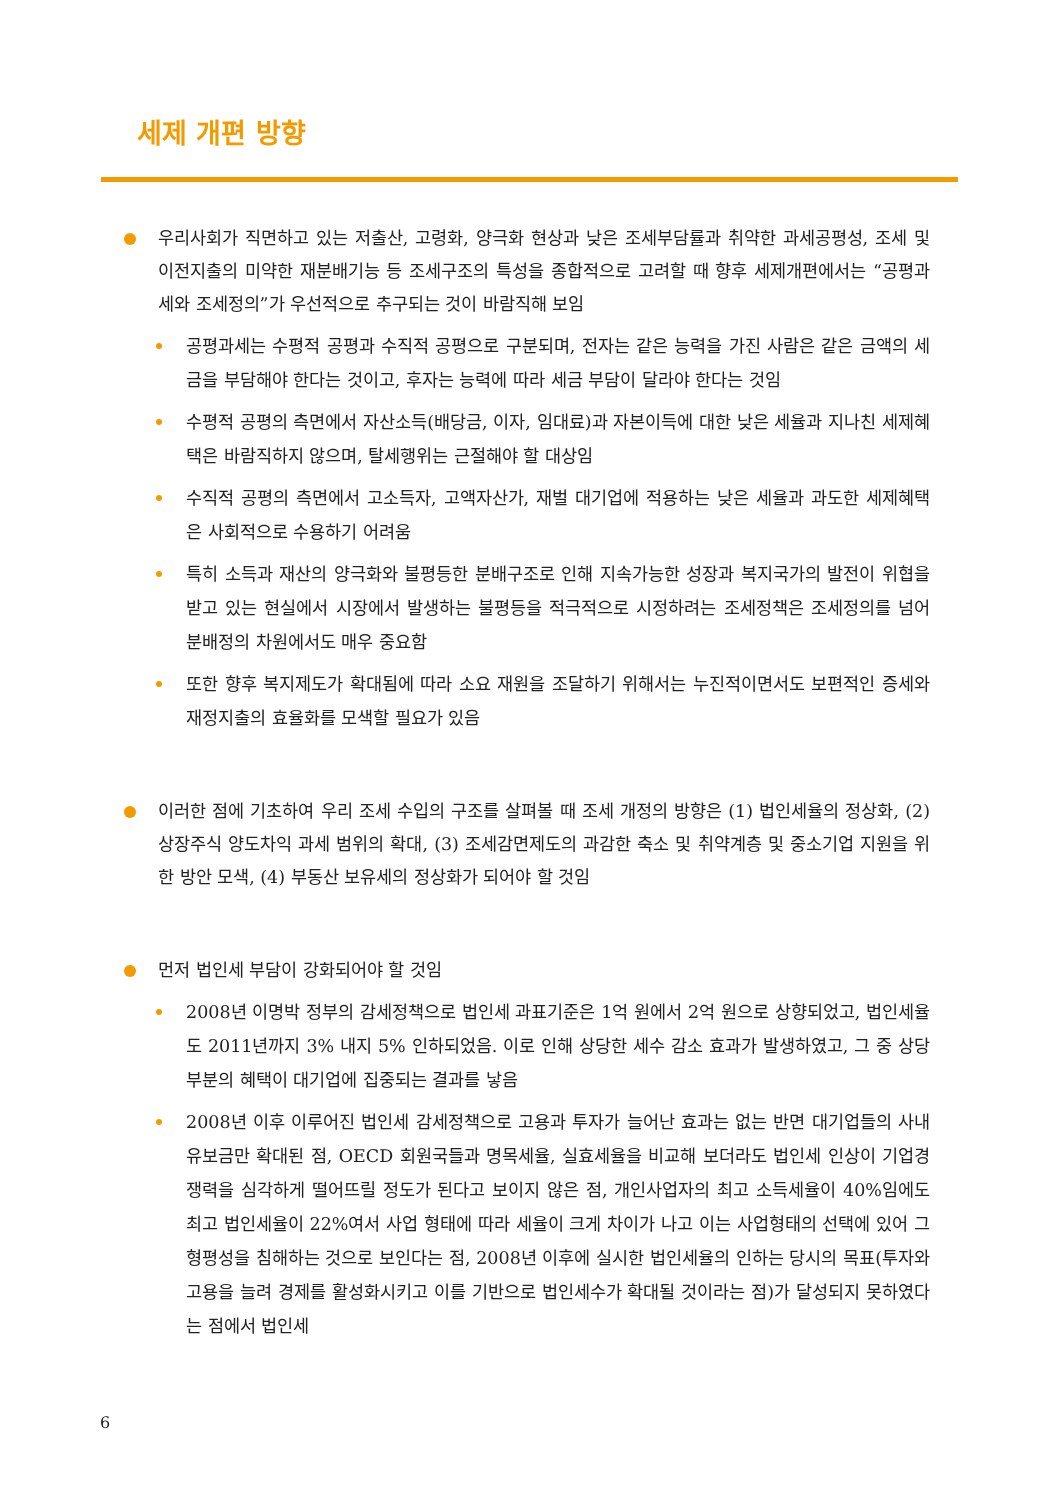세제 개편 방향
우리사회가 직면하고 있는 저출산, 고령화, 양극화 현상과 낮은 조세부담률과 취약한 과세공평성, 조세 및 이전지출의 미약한 재분배기능 등 조세구조의 특성을 종합적으로 고려할 때 향후 세제개편에서는 “공평과세와 조세정의”가 우선적으로 추구되는 것이 바람직해 보임
공평과세는 수평적 공평과 수직적 공평으로 구분되며, 전자는 같은 능력을 가진 사람은 같은 금액의 세금을 부담해야 한다는 것이고, 후자는 능력에 따라 세금 부담이 달라야 한다는 것임
수평적 공평의 측면에서 자산소득(배당금, 이자, 임대료)과 자본이득에 대한 낮은 세율과 지나친 세제혜택은 바람직하지 않으며, 탈세행위는 근절해야 할 대상임
수직적 공평의 측면에서 고소득자, 고액자산가, 재벌 대기업에 적용하는 낮은 세율과 과도한 세제혜택은 사회적으로 수용하기 어려움
특히 소득과 재산의 양극화와 불평등한 분배구조로 인해 지속가능한 성장과 복지국가의 발전이 위협을 받고 있는 현실에서 시장에서 발생하는 불평등을 적극적으로 시정하려는 조세정책은 조세정의를 넘어 분배정의 차원에서도 매우 중요함
또한 향후 복지제도가 확대됨에 따라 소요 재원을 조달하기 위해서는 누진적이면서도 보편적인 증세와 재정지출의 효율화를 모색할 필요가 있음
이러한 점에 기초하여 우리 조세 수입의 구조를 살펴볼 때 조세 개정의 방향은 (1) 법인세율의 정상화, (2) 상장주식 양도차익 과세 범위의 확대, (3) 조세감면제도의 과감한 축소 및 취약계층 및 중소기업 지원을 위한 방안 모색, (4) 부동산 보유세의 정상화가 되어야 할 것임
먼저 법인세 부담이 강화되어야 할 것임
2008년 이명박 정부의 감세정책으로 법인세 과표기준은 1억 원에서 2억 원으로 상향되었고, 법인세율도 2011년까지 3% 내지 5% 인하되었음. 이로 인해 상당한 세수 감소 효과가 발생하였고, 그 중 상당부분의 혜택이 대기업에 집중되는 결과를 낳음
2008년 이후 이루어진 법인세 감세정책으로 고용과 투자가 늘어난 효과는 없는 반면 대기업들의 사내유보금만 확대된 점, OECD 회원국들과 명목세율, 실효세율을 비교해 보더라도 법인세 인상이 기업경쟁력을 심각하게 떨어뜨릴 정도가 된다고 보이지 않은 점, 개인사업자의 최고 소득세율이 40%임에도 최고 법인세율이 22%여서 사업 형태에 따라 세율이 크게 차이가 나고 이는 사업형태의 선택에 있어 그 형평성을 침해하는 것으로 보인다는 점, 2008년 이후에 실시한 법인세율의 인하는 당시의 목표(투자와 고용을 늘려 경제를 활성화시키고 이를 기반으로 법인세수가 확대될 것이라는 점)가 달성되지 못하였다는 점에서 법인세
6